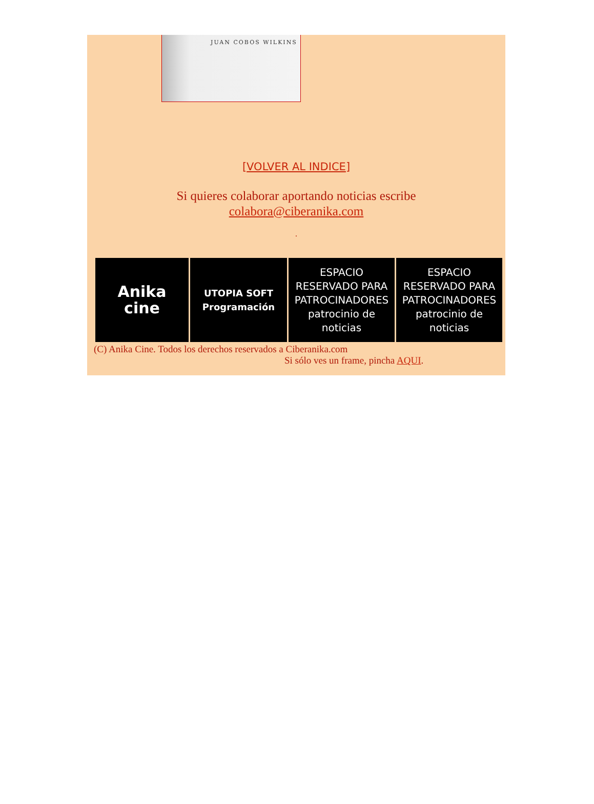JUAN COBOS WILKINS
[VOLVER AL INDICE]
Si quieres colaborar aportando noticias escribe
colabora@ciberanika.com
.
| Anika cine | UTOPIA SOFT Programación | ESPACIO RESERVADO PARA PATROCINADORES patrocinio de noticias | ESPACIO RESERVADO PARA PATROCINADORES patrocinio de noticias |
(C) Anika Cine. Todos los derechos reservados a Ciberanika.com
Si sólo ves un frame, pincha AQUI.